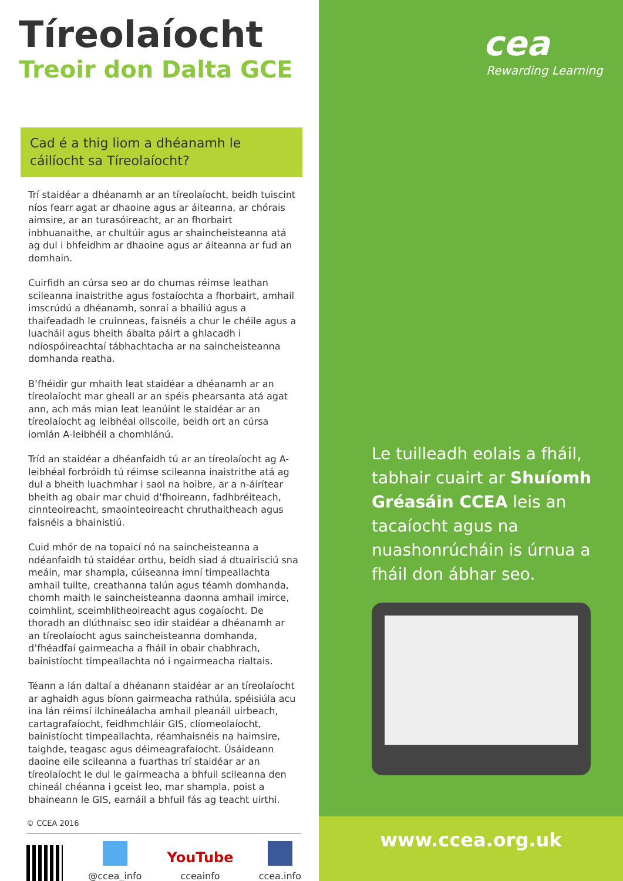Tíreolaíocht
Treoir don Dalta GCE
Cad é a thig liom a dhéanamh le cáilíocht sa Tíreolaíocht?
Trí staidéar a dhéanamh ar an tíreolaíocht, beidh tuiscint níos fearr agat ar dhaoine agus ar áiteanna, ar chórais aimsire, ar an turasóireacht, ar an fhorbairt inbhuanaithe, ar chultúir agus ar shaincheisteanna atá ag dul i bhfeidhm ar dhaoine agus ar áiteanna ar fud an domhain.
Cuirfidh an cúrsa seo ar do chumas réimse leathan scileanna inaistrithe agus fostaíochta a fhorbairt, amhail imscrúdú a dhéanamh, sonraí a bhailiú agus a thaifeadadh le cruinneas, faisnéis a chur le chéile agus a luacháil agus bheith ábalta páirt a ghlacadh i ndíospóireachtaí tábhachtacha ar na saincheisteanna domhanda reatha.
B’fhéidir gur mhaith leat staidéar a dhéanamh ar an tíreolaíocht mar gheall ar an spéis phearsanta atá agat ann, ach más mian leat leanúint le staidéar ar an tíreolaíocht ag leibhéal ollscoile, beidh ort an cúrsa iomlán A-leibhéil a chomhlánú.
Tríd an staidéar a dhéanfaidh tú ar an tíreolaíocht ag A-leibhéal forbróidh tú réimse scileanna inaistrithe atá ag dul a bheith luachmhar i saol na hoibre, ar a n-áirítear bheith ag obair mar chuid d’fhoireann, fadhbréiteach, cinnteoireacht, smaointeoireacht chruthaitheach agus faisnéis a bhainistiú.
Cuid mhór de na topaicí nó na saincheisteanna a ndéanfaidh tú staidéar orthu, beidh siad á dtuairisciú sna meáin, mar shampla, cúiseanna imní timpeallachta amhail tuilte, creathanna talún agus téamh domhanda, chomh maith le saincheisteanna daonna amhail imirce, coimhlint, sceimhlitheoireacht agus cogaíocht. De thoradh an dlúthnaisc seo idir staidéar a dhéanamh ar an tíreolaíocht agus saincheisteanna domhanda, d’fhéadfaí gairmeacha a fháil in obair chabhrach, bainistíocht timpeallachta nó i ngairmeacha rialtais.
Téann a lán daltaí a dhéanann staidéar ar an tíreolaíocht ar aghaidh agus bíonn gairmeacha rathúla, spéisiúla acu ina lán réimsí ilchineálacha amhail pleanáil uirbeach, cartagrafaíocht, feidhmchláir GIS, clíomeolaíocht, bainistíocht timpeallachta, réamhaisnéis na haimsire, taighde, teagasc agus déimeagrafaíocht. Úsáideann daoine eile scileanna a fuarthas trí staidéar ar an tíreolaíocht le dul le gairmeacha a bhfuil scileanna den chineál chéanna i gceist leo, mar shampla, poist a bhaineann le GIS, earnáil a bhfuil fás ag teacht uirthi.
© CCEA 2016
@ccea_info
YouTube
cceainfo
ccea.info
cea
Rewarding Learning
Le tuilleadh eolais a fháil, tabhair cuairt ar Shuíomh Gréasáin CCEA leis an tacaíocht agus na nuashonrúcháin is úrnua a fháil don ábhar seo.
www.ccea.org.uk